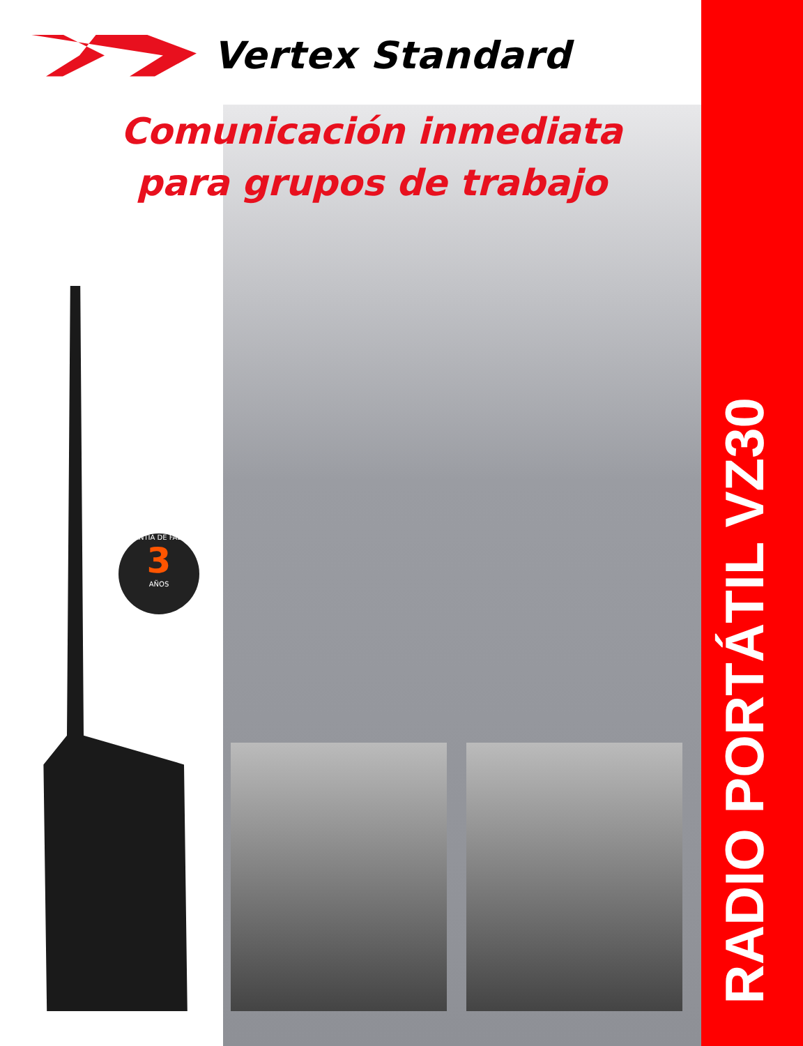Vertex Standard
Comunicación inmediata
para grupos de trabajo
GARANTÍA DE FÁBRICA
3
AÑOS
RADIO PORTÁTIL VZ30